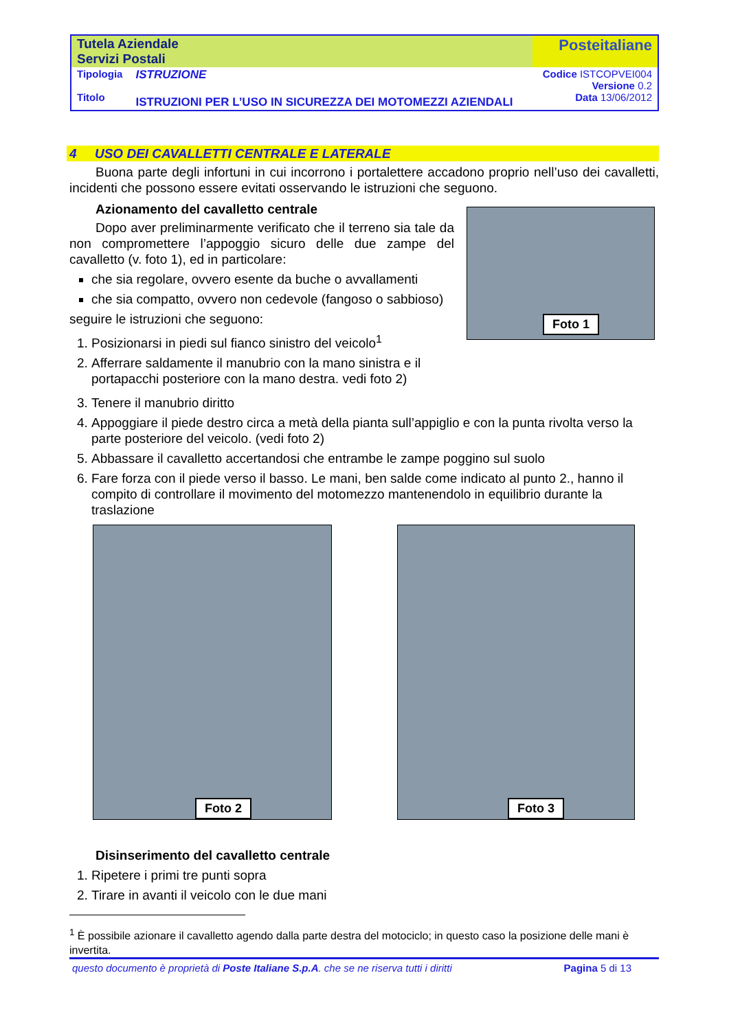| Tutela Aziendale Servizi Postali | | Posteitaliane |
| Tipologia Titolo | ISTRUZIONE ISTRUZIONI PER L’USO IN SICUREZZA DEI MOTOMEZZI AZIENDALI | Codice ISTCOPVEI004 Versione 0.2 Data 13/06/2012 |
4 USO DEI CAVALLETTI CENTRALE E LATERALE
Buona parte degli infortuni in cui incorrono i portalettere accadono proprio nell’uso dei cavalletti, incidenti che possono essere evitati osservando le istruzioni che seguono.
Azionamento del cavalletto centrale
Dopo aver preliminarmente verificato che il terreno sia tale da non compromettere l’appoggio sicuro delle due zampe del cavalletto (v. foto 1), ed in particolare:
che sia regolare, ovvero esente da buche o avvallamenti
che sia compatto, ovvero non cedevole (fangoso o sabbioso)
seguire le istruzioni che seguono:
1. Posizionarsi in piedi sul fianco sinistro del veicolo<sup>1</sup>
2. Afferrare saldamente il manubrio con la mano sinistra e il portapacchi posteriore con la mano destra. vedi foto 2)
Foto 1
3. Tenere il manubrio diritto
4. Appoggiare il piede destro circa a metà della pianta sull’appiglio e con la punta rivolta verso la parte posteriore del veicolo. (vedi foto 2)
5. Abbassare il cavalletto accertandosi che entrambe le zampe poggino sul suolo
6. Fare forza con il piede verso il basso. Le mani, ben salde come indicato al punto 2., hanno il compito di controllare il movimento del motomezzo mantenendolo in equilibrio durante la traslazione
Foto 2
Foto 3
Disinserimento del cavalletto centrale
1. Ripetere i primi tre punti sopra
2. Tirare in avanti il veicolo con le due mani
<sup>1</sup> È possibile azionare il cavalletto agendo dalla parte destra del motociclo; in questo caso la posizione delle mani è invertita.
questo documento è proprietà di Poste Italiane S.p.A. che se ne riserva tutti i diritti Pagina 5 di 13